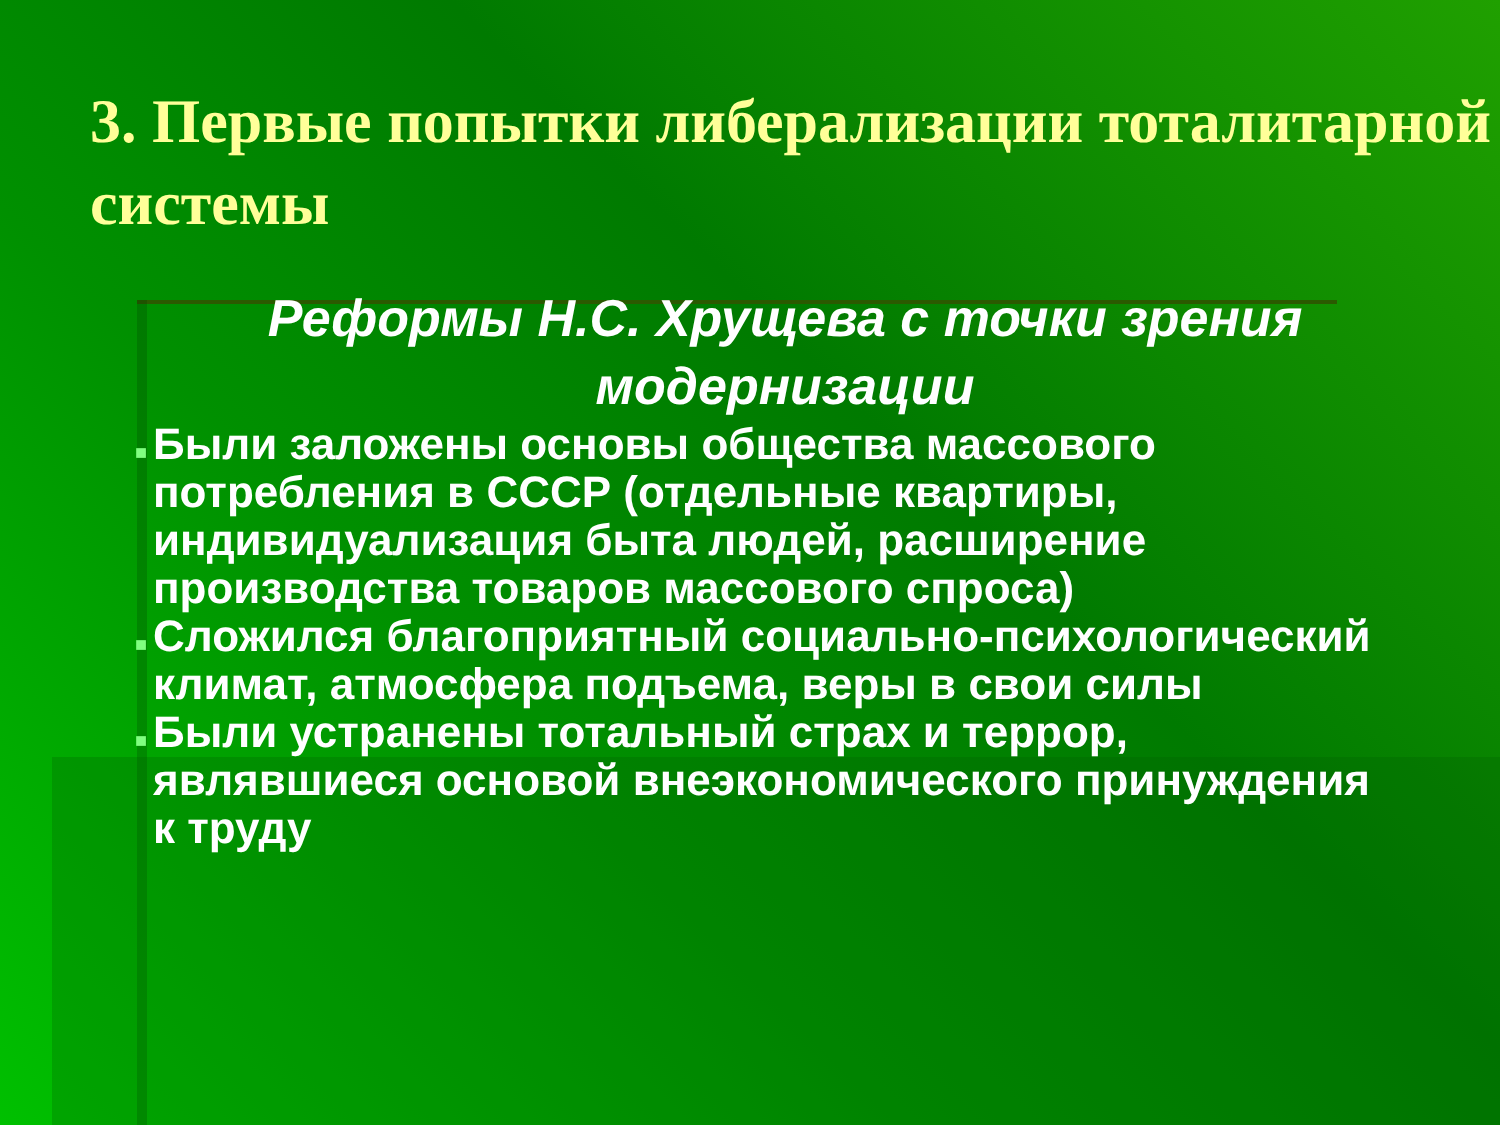3. Первые попытки либерализации тоталитарной системы
Реформы Н.С. Хрущева с точки зрения модернизации
■ Были заложены основы общества массового потребления в СССР (отдельные квартиры, индивидуализация быта людей, расширение производства товаров массового спроса)
■ Сложился благоприятный социально-психологический климат, атмосфера подъема, веры в свои силы
■ Были устранены тотальный страх и террор, являвшиеся основой внеэкономического принуждения к труду